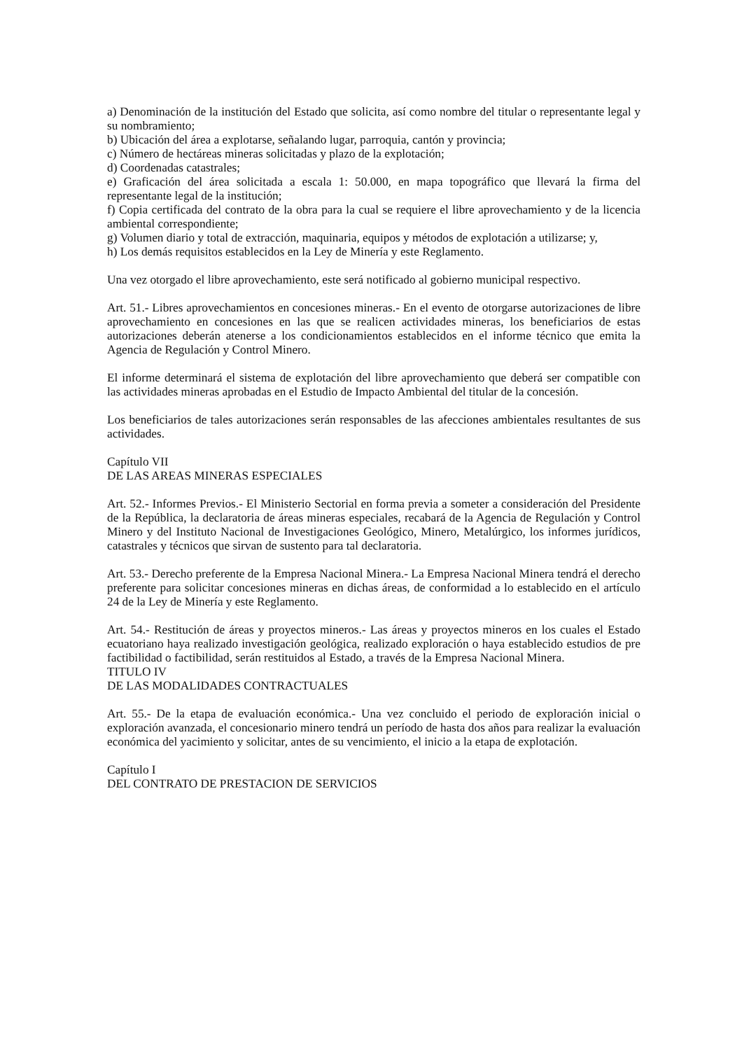a) Denominación de la institución del Estado que solicita, así como nombre del titular o representante legal y su nombramiento;
b) Ubicación del área a explotarse, señalando lugar, parroquia, cantón y provincia;
c) Número de hectáreas mineras solicitadas y plazo de la explotación;
d) Coordenadas catastrales;
e) Graficación del área solicitada a escala 1: 50.000, en mapa topográfico que llevará la firma del representante legal de la institución;
f) Copia certificada del contrato de la obra para la cual se requiere el libre aprovechamiento y de la licencia ambiental correspondiente;
g) Volumen diario y total de extracción, maquinaria, equipos y métodos de explotación a utilizarse; y,
h) Los demás requisitos establecidos en la Ley de Minería y este Reglamento.
Una vez otorgado el libre aprovechamiento, este será notificado al gobierno municipal respectivo.
Art. 51.- Libres aprovechamientos en concesiones mineras.- En el evento de otorgarse autorizaciones de libre aprovechamiento en concesiones en las que se realicen actividades mineras, los beneficiarios de estas autorizaciones deberán atenerse a los condicionamientos establecidos en el informe técnico que emita la Agencia de Regulación y Control Minero.
El informe determinará el sistema de explotación del libre aprovechamiento que deberá ser compatible con las actividades mineras aprobadas en el Estudio de Impacto Ambiental del titular de la concesión.
Los beneficiarios de tales autorizaciones serán responsables de las afecciones ambientales resultantes de sus actividades.
Capítulo VII
DE LAS AREAS MINERAS ESPECIALES
Art. 52.- Informes Previos.- El Ministerio Sectorial en forma previa a someter a consideración del Presidente de la República, la declaratoria de áreas mineras especiales, recabará de la Agencia de Regulación y Control Minero y del Instituto Nacional de Investigaciones Geológico, Minero, Metalúrgico, los informes jurídicos, catastrales y técnicos que sirvan de sustento para tal declaratoria.
Art. 53.- Derecho preferente de la Empresa Nacional Minera.- La Empresa Nacional Minera tendrá el derecho preferente para solicitar concesiones mineras en dichas áreas, de conformidad a lo establecido en el artículo 24 de la Ley de Minería y este Reglamento.
Art. 54.- Restitución de áreas y proyectos mineros.- Las áreas y proyectos mineros en los cuales el Estado ecuatoriano haya realizado investigación geológica, realizado exploración o haya establecido estudios de pre factibilidad o factibilidad, serán restituidos al Estado, a través de la Empresa Nacional Minera.
TITULO IV
DE LAS MODALIDADES CONTRACTUALES
Art. 55.- De la etapa de evaluación económica.- Una vez concluido el periodo de exploración inicial o exploración avanzada, el concesionario minero tendrá un período de hasta dos años para realizar la evaluación económica del yacimiento y solicitar, antes de su vencimiento, el inicio a la etapa de explotación.
Capítulo I
DEL CONTRATO DE PRESTACION DE SERVICIOS